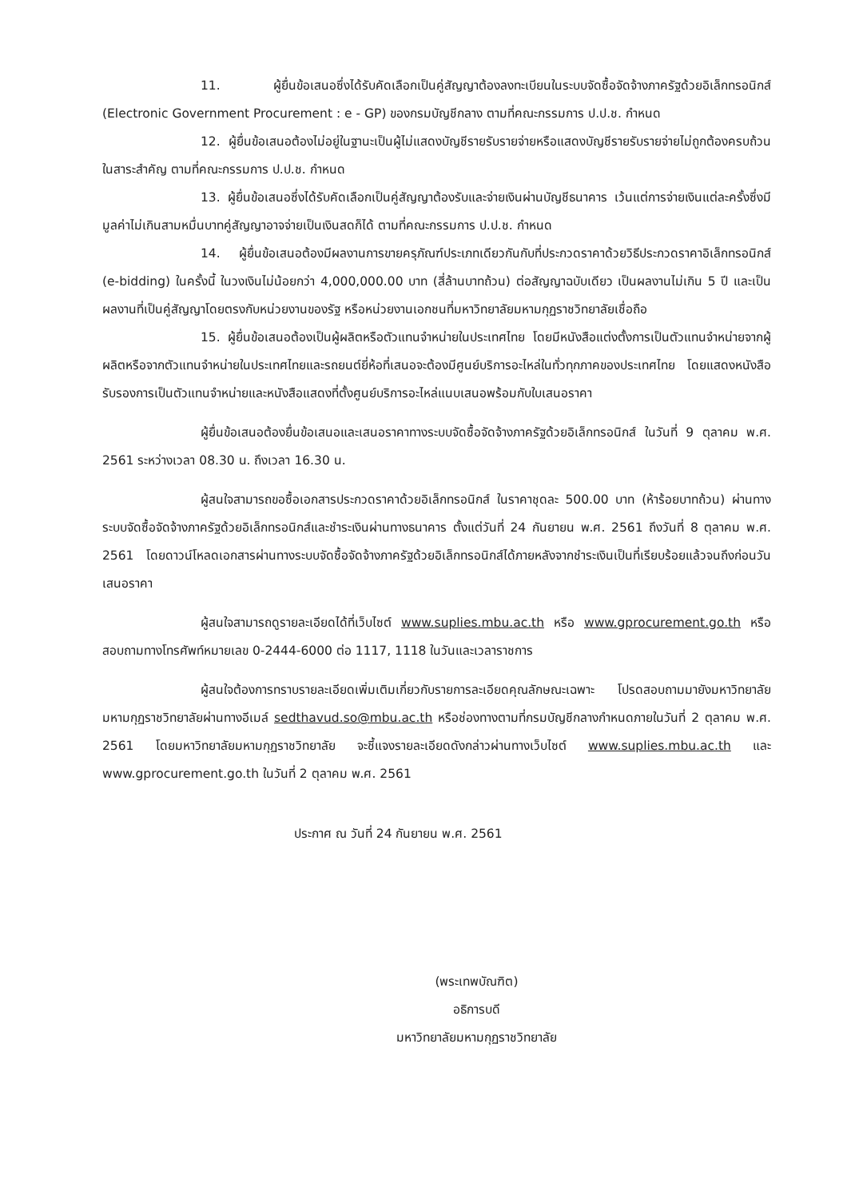11. ผู้ยื่นข้อเสนอซึ่งได้รับคัดเลือกเป็นคู่สัญญาต้องลงทะเบียนในระบบจัดซื้อจัดจ้างภาครัฐด้วยอิเล็กทรอนิกส์ (Electronic Government Procurement : e - GP) ของกรมบัญชีกลาง ตามที่คณะกรรมการ ป.ป.ช. กำหนด
12. ผู้ยื่นข้อเสนอต้องไม่อยู่ในฐานะเป็นผู้ไม่แสดงบัญชีรายรับรายจ่ายหรือแสดงบัญชีรายรับรายจ่ายไม่ถูกต้องครบถ้วนในสาระสำคัญ ตามที่คณะกรรมการ ป.ป.ช. กำหนด
13. ผู้ยื่นข้อเสนอซึ่งได้รับคัดเลือกเป็นคู่สัญญาต้องรับและจ่ายเงินผ่านบัญชีธนาคาร เว้นแต่การจ่ายเงินแต่ละครั้งซึ่งมีมูลค่าไม่เกินสามหมื่นบาทคู่สัญญาอาจจ่ายเป็นเงินสดก็ได้ ตามที่คณะกรรมการ ป.ป.ช. กำหนด
14. ผู้ยื่นข้อเสนอต้องมีผลงานการขายครุภัณฑ์ประเภทเดียวกันกับที่ประกวดราคาด้วยวิธีประกวดราคาอิเล็กทรอนิกส์ (e-bidding) ในครั้งนี้ ในวงเงินไม่น้อยกว่า 4,000,000.00 บาท (สี่ล้านบาทถ้วน) ต่อสัญญาฉบับเดียว เป็นผลงานไม่เกิน 5 ปี และเป็นผลงานที่เป็นคู่สัญญาโดยตรงกับหน่วยงานของรัฐ หรือหน่วยงานเอกชนที่มหาวิทยาลัยมหามกุฏราชวิทยาลัยเชื่อถือ
15. ผู้ยื่นข้อเสนอต้องเป็นผู้ผลิตหรือตัวแทนจำหน่ายในประเทศไทย โดยมีหนังสือแต่งตั้งการเป็นตัวแทนจำหน่ายจากผู้ผลิตหรือจากตัวแทนจำหน่ายในประเทศไทยและรถยนต์ยี่ห้อที่เสนอจะต้องมีศูนย์บริการอะไหล่ในทั่วทุกภาคของประเทศไทย โดยแสดงหนังสือรับรองการเป็นตัวแทนจำหน่ายและหนังสือแสดงที่ตั้งศูนย์บริการอะไหล่แนบเสนอพร้อมกับใบเสนอราคา
ผู้ยื่นข้อเสนอต้องยื่นข้อเสนอและเสนอราคาทางระบบจัดซื้อจัดจ้างภาครัฐด้วยอิเล็กทรอนิกส์ ในวันที่ 9 ตุลาคม พ.ศ. 2561 ระหว่างเวลา 08.30 น. ถึงเวลา 16.30 น.
ผู้สนใจสามารถขอซื้อเอกสารประกวดราคาด้วยอิเล็กทรอนิกส์ ในราคาชุดละ 500.00 บาท (ห้าร้อยบาทถ้วน) ผ่านทางระบบจัดซื้อจัดจ้างภาครัฐด้วยอิเล็กทรอนิกส์และชำระเงินผ่านทางธนาคาร ตั้งแต่วันที่ 24 กันยายน พ.ศ. 2561 ถึงวันที่ 8 ตุลาคม พ.ศ. 2561 โดยดาวน์โหลดเอกสารผ่านทางระบบจัดซื้อจัดจ้างภาครัฐด้วยอิเล็กทรอนิกส์ได้ภายหลังจากชำระเงินเป็นที่เรียบร้อยแล้วจนถึงก่อนวันเสนอราคา
ผู้สนใจสามารถดูรายละเอียดได้ที่เว็บไซต์ www.suplies.mbu.ac.th หรือ www.gprocurement.go.th หรือสอบถามทางโทรศัพท์หมายเลข 0-2444-6000 ต่อ 1117, 1118 ในวันและเวลาราชการ
ผู้สนใจต้องการทราบรายละเอียดเพิ่มเติมเกี่ยวกับรายการละเอียดคุณลักษณะเฉพาะ โปรดสอบถามมายังมหาวิทยาลัยมหามกุฏราชวิทยาลัยผ่านทางอีเมล์ sedthavud.so@mbu.ac.th หรือช่องทางตามที่กรมบัญชีกลางกำหนดภายในวันที่ 2 ตุลาคม พ.ศ. 2561 โดยมหาวิทยาลัยมหามกุฏราชวิทยาลัย จะชี้แจงรายละเอียดดังกล่าวผ่านทางเว็บไซต์ www.suplies.mbu.ac.th และ www.gprocurement.go.th ในวันที่ 2 ตุลาคม พ.ศ. 2561
ประกาศ ณ วันที่ 24 กันยายน พ.ศ. 2561
(พระเทพบัณฑิต)
อธิการบดี
มหาวิทยาลัยมหามกุฏราชวิทยาลัย